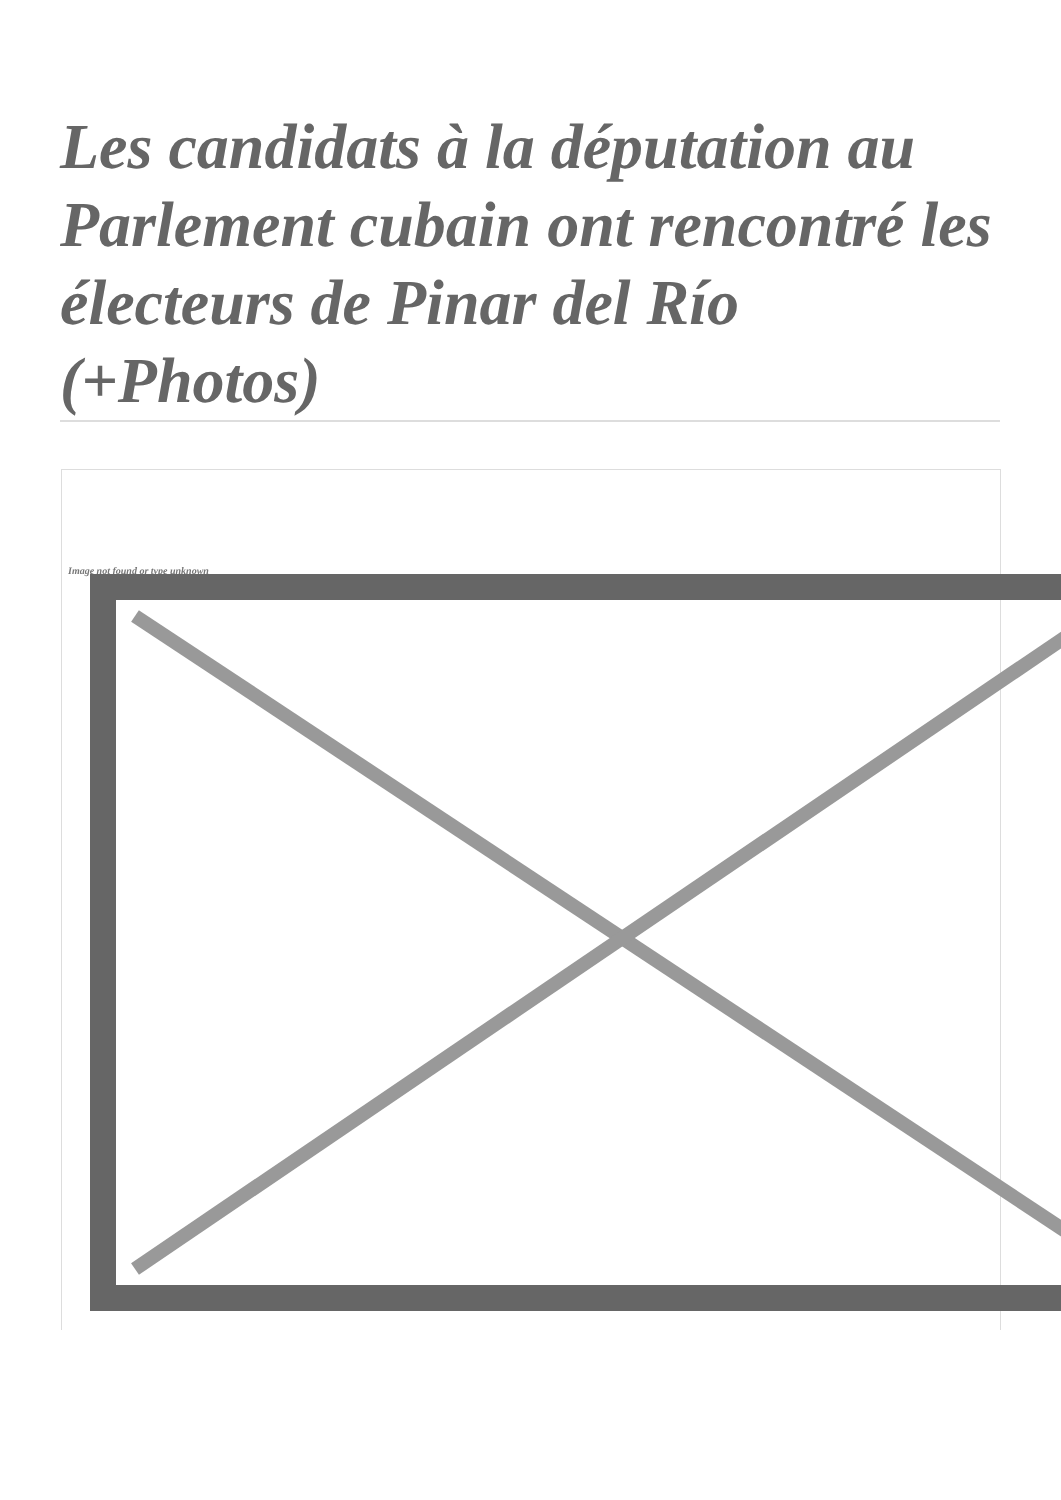Les candidats à la députation au Parlement cubain ont rencontré les électeurs de Pinar del Río (+Photos)
Image not found or type unknown